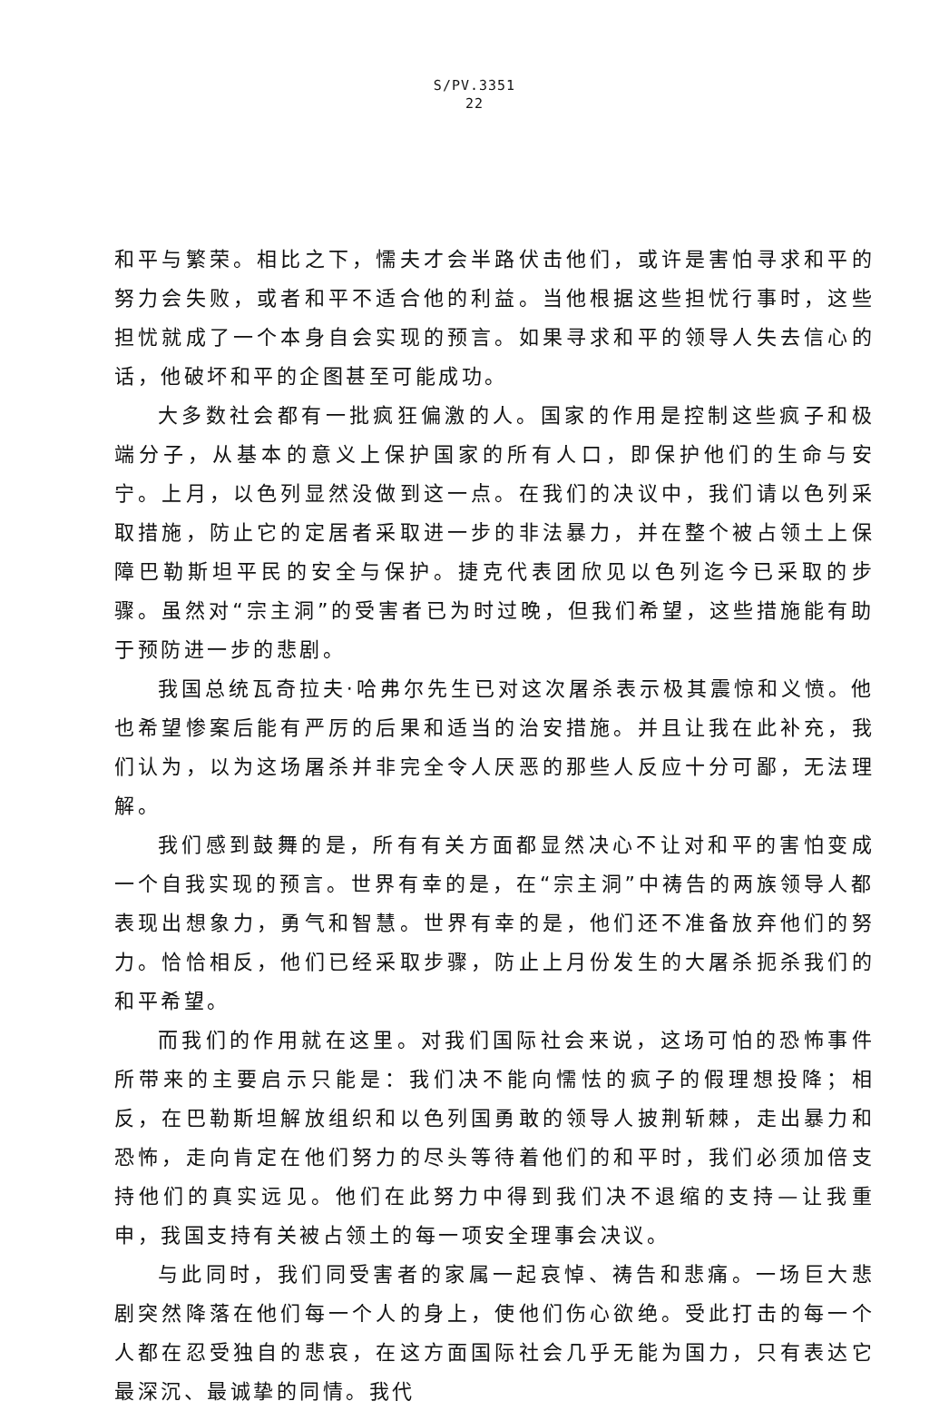S/PV.3351
22
和平与繁荣。相比之下，懦夫才会半路伏击他们，或许是害怕寻求和平的努力会失败，或者和平不适合他的利益。当他根据这些担忧行事时，这些担忧就成了一个本身自会实现的预言。如果寻求和平的领导人失去信心的话，他破坏和平的企图甚至可能成功。
大多数社会都有一批疯狂偏激的人。国家的作用是控制这些疯子和极端分子，从基本的意义上保护国家的所有人口，即保护他们的生命与安宁。上月，以色列显然没做到这一点。在我们的决议中，我们请以色列采取措施，防止它的定居者采取进一步的非法暴力，并在整个被占领土上保障巴勒斯坦平民的安全与保护。捷克代表团欣见以色列迄今已采取的步骤。虽然对“宗主洞”的受害者已为时过晚，但我们希望，这些措施能有助于预防进一步的悲剧。
我国总统瓦奇拉夫·哈弗尔先生已对这次屠杀表示极其震惊和义愤。他也希望惨案后能有严厉的后果和适当的治安措施。并且让我在此补充，我们认为，以为这场屠杀并非完全令人厌恶的那些人反应十分可鄙，无法理解。
我们感到鼓舞的是，所有有关方面都显然决心不让对和平的害怕变成一个自我实现的预言。世界有幸的是，在“宗主洞”中祷告的两族领导人都表现出想象力，勇气和智慧。世界有幸的是，他们还不准备放弃他们的努力。恰恰相反，他们已经采取步骤，防止上月份发生的大屠杀扼杀我们的和平希望。
而我们的作用就在这里。对我们国际社会来说，这场可怕的恐怖事件所带来的主要启示只能是：我们决不能向懦怯的疯子的假理想投降；相反，在巴勒斯坦解放组织和以色列国勇敢的领导人披荆斩棘，走出暴力和恐怖，走向肯定在他们努力的尽头等待着他们的和平时，我们必须加倍支持他们的真实远见。他们在此努力中得到我们决不退缩的支持—让我重申，我国支持有关被占领土的每一项安全理事会决议。
与此同时，我们同受害者的家属一起哀悼、祷告和悲痛。一场巨大悲剧突然降落在他们每一个人的身上，使他们伤心欲绝。受此打击的每一个人都在忍受独自的悲哀，在这方面国际社会几乎无能为国力，只有表达它最深沉、最诚挚的同情。我代